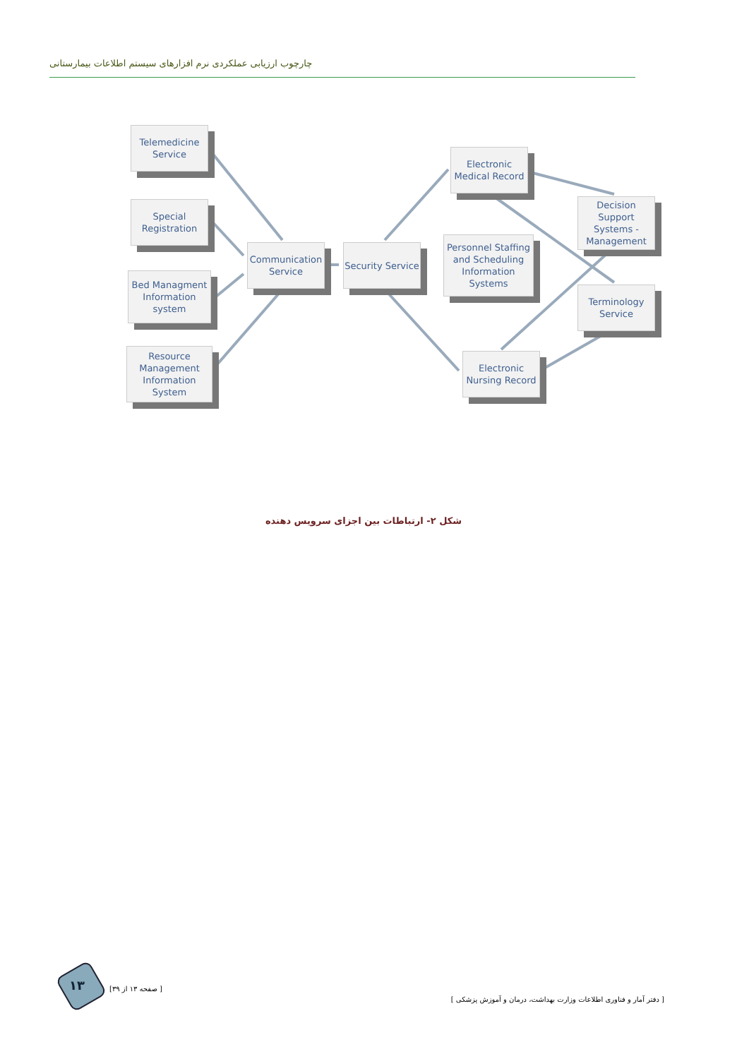چارچوب ارزیابی عملکردی نرم افزارهای سیستم اطلاعات بیمارستانی
Telemedicine Service
Special Registration
Bed Managment Information system
Resource Management Information System
Communication Service
Security Service
Electronic Medical Record
Personnel Staffing and Scheduling Information Systems
Decision Support Systems - Management
Terminology Service
Electronic Nursing Record
شکل ۲- ارتباطات بین اجزای سرویس دهنده
۱۳ [ صفحه ۱۳ از ۳۹]
[ دفتر آمار و فناوری اطلاعات وزارت بهداشت، درمان و آموزش پزشکی ]